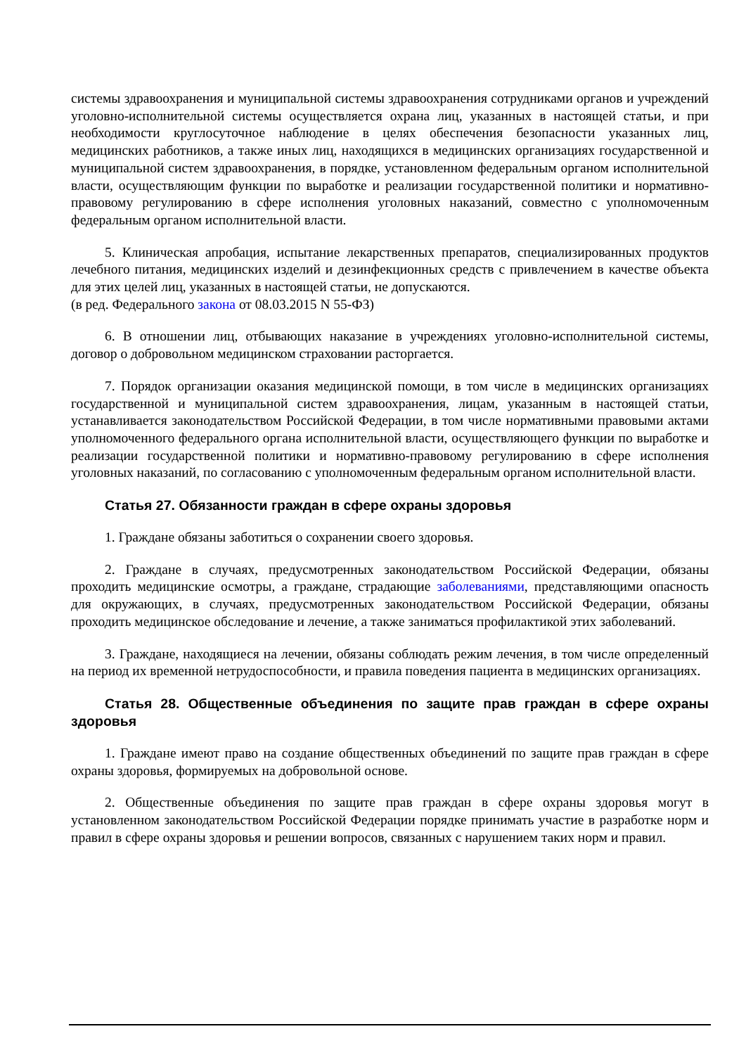системы здравоохранения и муниципальной системы здравоохранения сотрудниками органов и учреждений уголовно-исполнительной системы осуществляется охрана лиц, указанных в настоящей статьи, и при необходимости круглосуточное наблюдение в целях обеспечения безопасности указанных лиц, медицинских работников, а также иных лиц, находящихся в медицинских организациях государственной и муниципальной систем здравоохранения, в порядке, установленном федеральным органом исполнительной власти, осуществляющим функции по выработке и реализации государственной политики и нормативно-правовому регулированию в сфере исполнения уголовных наказаний, совместно с уполномоченным федеральным органом исполнительной власти.
5. Клиническая апробация, испытание лекарственных препаратов, специализированных продуктов лечебного питания, медицинских изделий и дезинфекционных средств с привлечением в качестве объекта для этих целей лиц, указанных в настоящей статьи, не допускаются.
(в ред. Федерального закона от 08.03.2015 N 55-ФЗ)
6. В отношении лиц, отбывающих наказание в учреждениях уголовно-исполнительной системы, договор о добровольном медицинском страховании расторгается.
7. Порядок организации оказания медицинской помощи, в том числе в медицинских организациях государственной и муниципальной систем здравоохранения, лицам, указанным в настоящей статьи, устанавливается законодательством Российской Федерации, в том числе нормативными правовыми актами уполномоченного федерального органа исполнительной власти, осуществляющего функции по выработке и реализации государственной политики и нормативно-правовому регулированию в сфере исполнения уголовных наказаний, по согласованию с уполномоченным федеральным органом исполнительной власти.
Статья 27. Обязанности граждан в сфере охраны здоровья
1. Граждане обязаны заботиться о сохранении своего здоровья.
2. Граждане в случаях, предусмотренных законодательством Российской Федерации, обязаны проходить медицинские осмотры, а граждане, страдающие заболеваниями, представляющими опасность для окружающих, в случаях, предусмотренных законодательством Российской Федерации, обязаны проходить медицинское обследование и лечение, а также заниматься профилактикой этих заболеваний.
3. Граждане, находящиеся на лечении, обязаны соблюдать режим лечения, в том числе определенный на период их временной нетрудоспособности, и правила поведения пациента в медицинских организациях.
Статья 28. Общественные объединения по защите прав граждан в сфере охраны здоровья
1. Граждане имеют право на создание общественных объединений по защите прав граждан в сфере охраны здоровья, формируемых на добровольной основе.
2. Общественные объединения по защите прав граждан в сфере охраны здоровья могут в установленном законодательством Российской Федерации порядке принимать участие в разработке норм и правил в сфере охраны здоровья и решении вопросов, связанных с нарушением таких норм и правил.